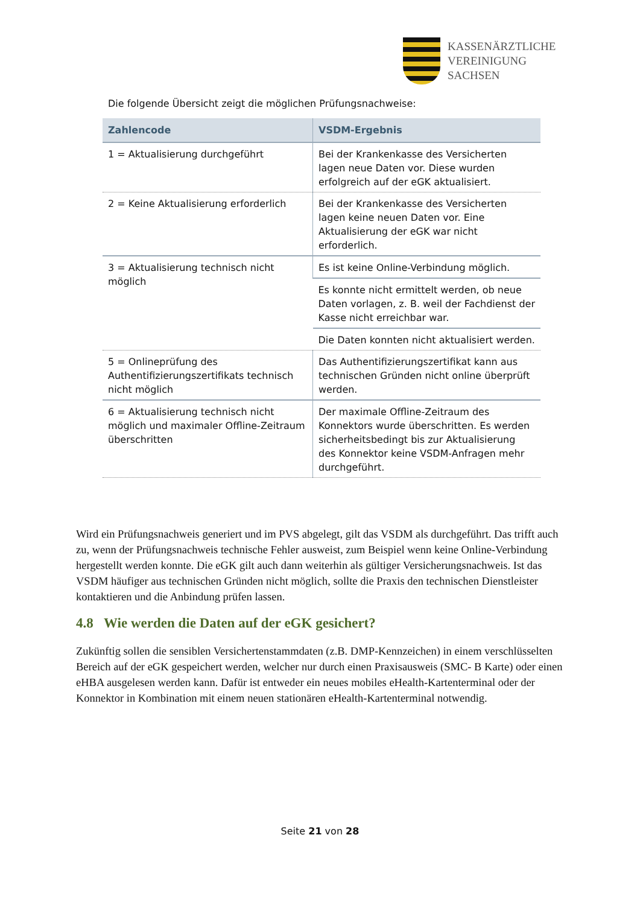KASSENÄRZTLICHE
VEREINIGUNG
SACHSEN
Die folgende Übersicht zeigt die möglichen Prüfungsnachweise:
| Zahlencode | VSDM-Ergebnis |
| --- | --- |
| 1 = Aktualisierung durchgeführt | Bei der Krankenkasse des Versicherten lagen neue Daten vor. Diese wurden erfolgreich auf der eGK aktualisiert. |
| 2 = Keine Aktualisierung erforderlich | Bei der Krankenkasse des Versicherten lagen keine neuen Daten vor. Eine Aktualisierung der eGK war nicht erforderlich. |
| 3 = Aktualisierung technisch nicht möglich | Es ist keine Online-Verbindung möglich. |
| | Es konnte nicht ermittelt werden, ob neue Daten vorlagen, z. B. weil der Fachdienst der Kasse nicht erreichbar war. |
| | Die Daten konnten nicht aktualisiert werden. |
| 5 = Onlineprüfung des Authentifizierungszertifikats technisch nicht möglich | Das Authentifizierungszertifikat kann aus technischen Gründen nicht online überprüft werden. |
| 6 = Aktualisierung technisch nicht möglich und maximaler Offline-Zeitraum überschritten | Der maximale Offline-Zeitraum des Konnektors wurde überschritten. Es werden sicherheitsbedingt bis zur Aktualisierung des Konnektor keine VSDM-Anfragen mehr durchgeführt. |
Wird ein Prüfungsnachweis generiert und im PVS abgelegt, gilt das VSDM als durchgeführt. Das trifft auch zu, wenn der Prüfungsnachweis technische Fehler ausweist, zum Beispiel wenn keine Online-Verbindung hergestellt werden konnte. Die eGK gilt auch dann weiterhin als gültiger Versicherungsnachweis. Ist das VSDM häufiger aus technischen Gründen nicht möglich, sollte die Praxis den technischen Dienstleister kontaktieren und die Anbindung prüfen lassen.
4.8 Wie werden die Daten auf der eGK gesichert?
Zukünftig sollen die sensiblen Versichertenstammdaten (z.B. DMP-Kennzeichen) in einem verschlüsselten Bereich auf der eGK gespeichert werden, welcher nur durch einen Praxisausweis (SMC- B Karte) oder einen eHBA ausgelesen werden kann. Dafür ist entweder ein neues mobiles eHealth-Kartenterminal oder der Konnektor in Kombination mit einem neuen stationären eHealth-Kartenterminal notwendig.
Seite 21 von 28